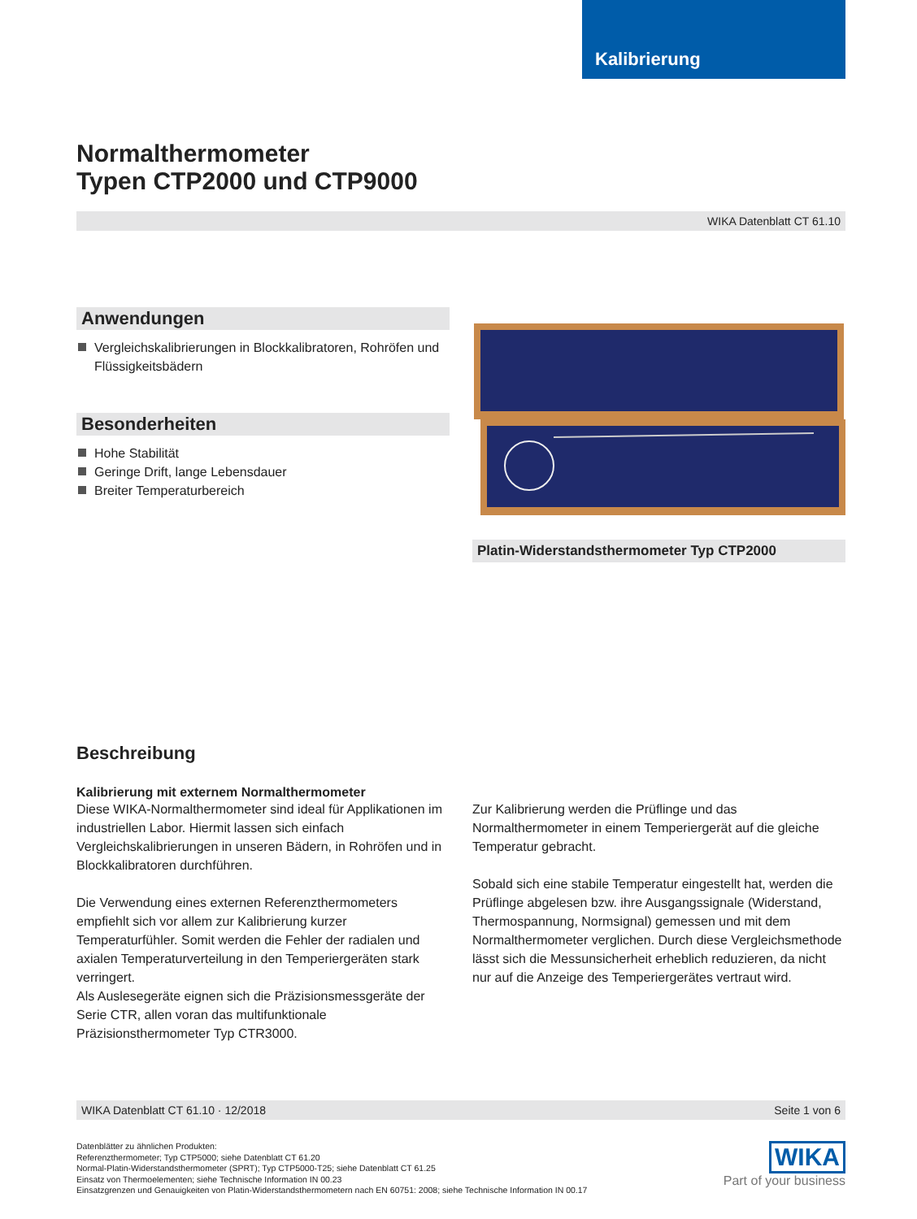Kalibrierung
Normalthermometer
Typen CTP2000 und CTP9000
WIKA Datenblatt CT 61.10
Anwendungen
Vergleichskalibrierungen in Blockkalibratoren, Rohröfen und Flüssigkeitsbädern
Besonderheiten
Hohe Stabilität
Geringe Drift, lange Lebensdauer
Breiter Temperaturbereich
Platin-Widerstandsthermometer Typ CTP2000
Beschreibung
Kalibrierung mit externem Normalthermometer
Diese WIKA-Normalthermometer sind ideal für Applikationen im industriellen Labor. Hiermit lassen sich einfach Vergleichskalibrierungen in unseren Bädern, in Rohröfen und in Blockkalibratoren durchführen.
Die Verwendung eines externen Referenzthermometers empfiehlt sich vor allem zur Kalibrierung kurzer Temperaturfühler. Somit werden die Fehler der radialen und axialen Temperaturverteilung in den Temperiergeräten stark verringert.
Als Auslesegeräte eignen sich die Präzisionsmessgeräte der Serie CTR, allen voran das multifunktionale Präzisionsthermometer Typ CTR3000.
Zur Kalibrierung werden die Prüflinge und das Normalthermometer in einem Temperiergerät auf die gleiche Temperatur gebracht.
Sobald sich eine stabile Temperatur eingestellt hat, werden die Prüflinge abgelesen bzw. ihre Ausgangssignale (Widerstand, Thermospannung, Normsignal) gemessen und mit dem Normalthermometer verglichen. Durch diese Vergleichsmethode lässt sich die Messunsicherheit erheblich reduzieren, da nicht nur auf die Anzeige des Temperiergerätes vertraut wird.
WIKA Datenblatt CT 61.10 · 12/2018 Seite 1 von 6
Datenblätter zu ähnlichen Produkten:
Referenzthermometer; Typ CTP5000; siehe Datenblatt CT 61.20
Normal-Platin-Widerstandsthermometer (SPRT); Typ CTP5000-T25; siehe Datenblatt CT 61.25
Einsatz von Thermoelementen; siehe Technische Information IN 00.23
Einsatzgrenzen und Genauigkeiten von Platin-Widerstandsthermometern nach EN 60751: 2008; siehe Technische Information IN 00.17
WIKA
Part of your business